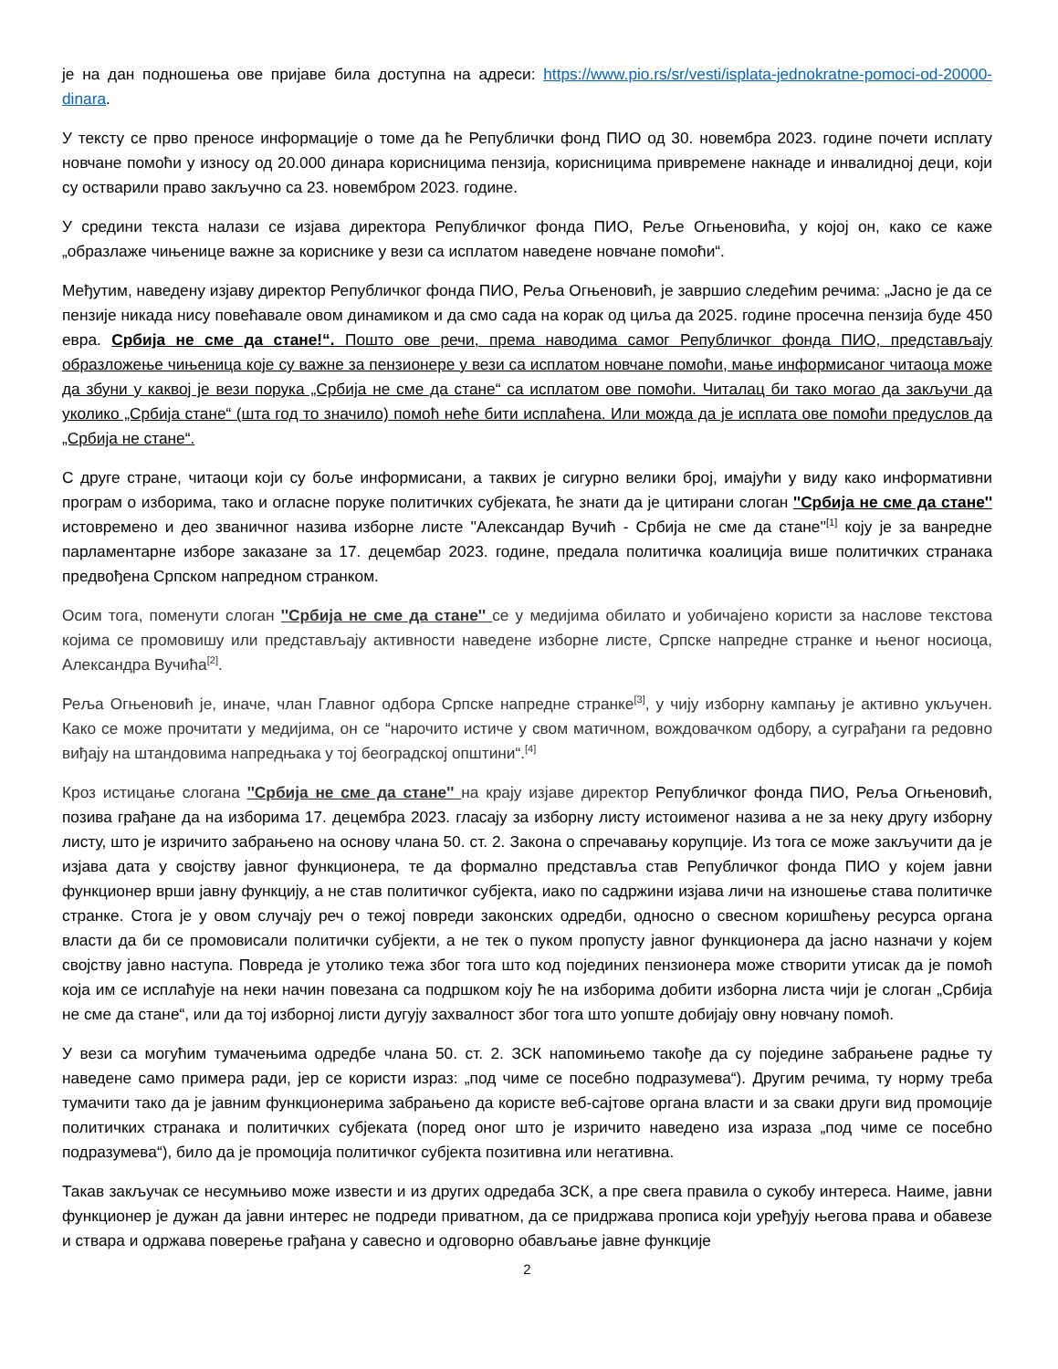је на дан подношења ове пријаве била доступна на адреси: https://www.pio.rs/sr/vesti/isplata-jednokratne-pomoci-od-20000-dinara.
У тексту се прво преносе информације о томе да ће Републички фонд ПИО од 30. новембра 2023. године почети исплату новчане помоћи у износу од 20.000 динара корисницима пензија, корисницима привремене накнаде и инвалидној деци, који су остварили право закључно са 23. новембром 2023. године.
У средини текста налази се изјава директора Републичког фонда ПИО, Реље Огњеновића, у којој он, како се каже „образлаже чињенице важне за кориснике у вези са исплатом наведене новчане помоћи“.
Међутим, наведену изјаву директор Републичког фонда ПИО, Реља Огњеновић, је завршио следећим речима: „Јасно је да се пензије никада нису повећавале овом динамиком и да смо сада на корак од циља да 2025. године просечна пензија буде 450 евра. Србија не сме да стане!“. Пошто ове речи, према наводима самог Републичког фонда ПИО, представљају образложење чињеница које су важне за пензионере у вези са исплатом новчане помоћи, мање информисаног читаоца може да збуни у каквој је вези порука „Србија не сме да стане“ са исплатом ове помоћи. Читалац би тако могао да закључи да уколико „Србија стане“ (шта год то значило) помоћ неће бити исплаћена. Или можда да је исплата ове помоћи предуслов да „Србија не стане“.
С друге стране, читаоци који су боље информисани, а таквих је сигурно велики број, имајући у виду како информативни програм о изборима, тако и огласне поруке политичких субјеката, ће знати да је цитирани слоган ''Србија не сме да стане'' истовремено и део званичног назива изборне листе ''Александар Вучић - Србија не сме да стане''<sup>[1]</sup> коју је за ванредне парламентарне изборе заказане за 17. децембар 2023. године, предала политичка коалиција више политичких странака предвођена Српском напредном странком.
Осим тога, поменути слоган ''Србија не сме да стане'' се у медијима обилато и уобичајено користи за наслове текстова којима се промовишу или представљају активности наведене изборне листе, Српске напредне странке и њеног носиоца, Александра Вучића<sup>[2]</sup>.
Реља Огњеновић је, иначе, члан Главног одбора Српске напредне странке<sup>[3]</sup>, у чију изборну кампању је активно укључен. Како се може прочитати у медијима, он се “нарочито истиче у свом матичном, вождовачком одбору, а суграђани га редовно виђају на штандовима напредњака у тој београдској општини“.<sup>[4]</sup>
Кроз истицање слогана ''Србија не сме да стане'' на крају изјаве директор Републичког фонда ПИО, Реља Огњеновић, позива грађане да на изборима 17. децембра 2023. гласају за изборну листу истоименог назива а не за неку другу изборну листу, што је изричито забрањено на основу члана 50. ст. 2. Закона о спречавању корупције. Из тога се може закључити да је изјава дата у својству јавног функционера, те да формално представља став Републичког фонда ПИО у којем јавни функционер врши јавну функцију, а не став политичког субјекта, иако по садржини изјава личи на изношење става политичке странке. Стога је у овом случају реч о тежој повреди законских одредби, односно о свесном коришћењу ресурса органа власти да би се промовисали политички субјекти, а не тек о пуком пропусту јавног функционера да јасно назначи у којем својству јавно наступа. Повреда је утолико тежа због тога што код појединих пензионера може створити утисак да је помоћ која им се исплаћује на неки начин повезана са подршком коју ће на изборима добити изборна листа чији је слоган „Србија не сме да стане“, или да тој изборној листи дугују захвалност због тога што уопште добијају овну новчану помоћ.
У вези са могућим тумачењима одредбе члана 50. ст. 2. ЗСК напомињемо такође да су поједине забрањене радње ту наведене само примера ради, јер се користи израз: „под чиме се посебно подразумева“). Другим речима, ту норму треба тумачити тако да је јавним функционерима забрањено да користе веб-сајтове органа власти и за сваки други вид промоције политичких странака и политичких субјеката (поред оног што је изричито наведено иза израза „под чиме се посебно подразумева“), било да је промоција политичког субјекта позитивна или негативна.
Такав закључак се несумњиво може извести и из других одредаба ЗСК, а пре свега правила о сукобу интереса. Наиме, јавни функционер је дужан да јавни интерес не подреди приватном, да се придржава прописа који уређују његова права и обавезе и ствара и одржава поверење грађана у савесно и одговорно обављање јавне функције
2